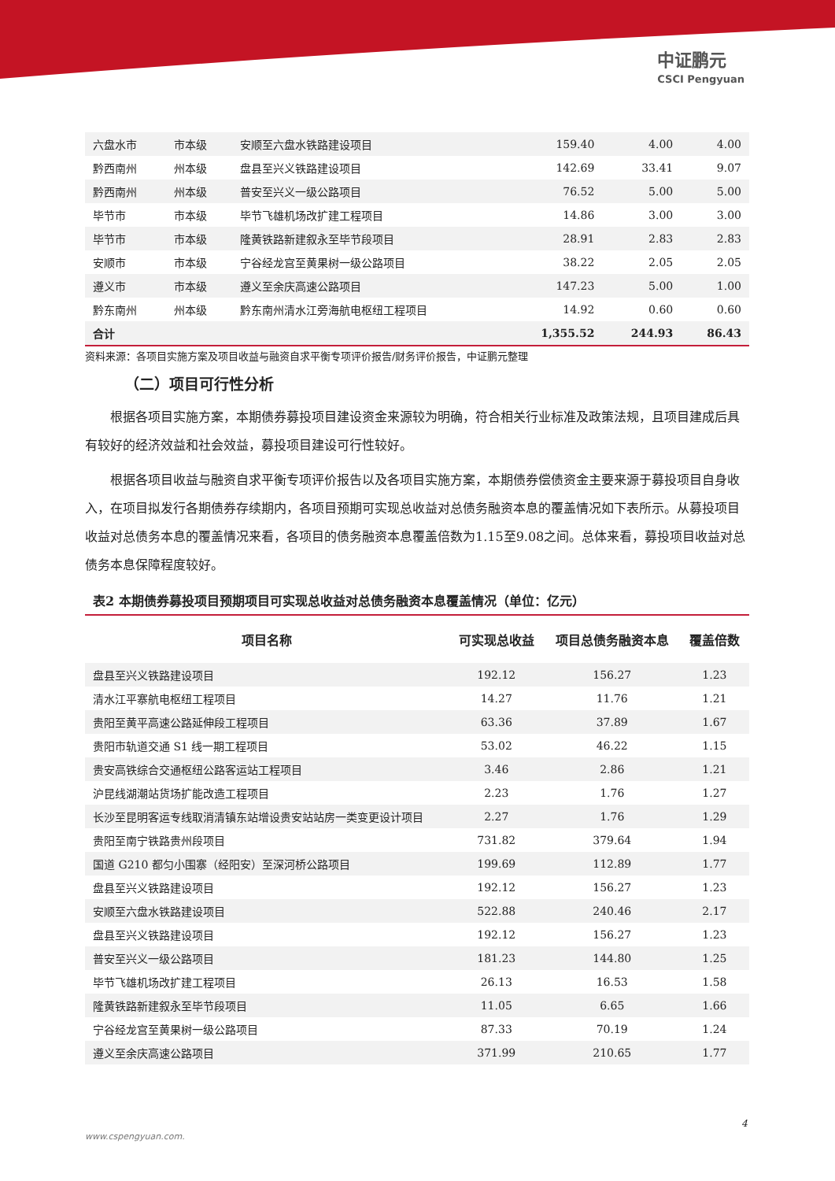中证鹏元
CSCI Pengyuan
| 六盘水市 | 市本级 | 安顺至六盘水铁路建设项目 | 159.40 | 4.00 | 4.00 |
| 黔西南州 | 州本级 | 盘县至兴义铁路建设项目 | 142.69 | 33.41 | 9.07 |
| 黔西南州 | 州本级 | 普安至兴义一级公路项目 | 76.52 | 5.00 | 5.00 |
| 毕节市 | 市本级 | 毕节飞雄机场改扩建工程项目 | 14.86 | 3.00 | 3.00 |
| 毕节市 | 市本级 | 隆黄铁路新建叙永至毕节段项目 | 28.91 | 2.83 | 2.83 |
| 安顺市 | 市本级 | 宁谷经龙宫至黄果树一级公路项目 | 38.22 | 2.05 | 2.05 |
| 遵义市 | 市本级 | 遵义至余庆高速公路项目 | 147.23 | 5.00 | 1.00 |
| 黔东南州 | 州本级 | 黔东南州清水江旁海航电枢纽工程项目 | 14.92 | 0.60 | 0.60 |
| 合计 | | | 1,355.52 | 244.93 | 86.43 |
资料来源：各项目实施方案及项目收益与融资自求平衡专项评价报告/财务评价报告，中证鹏元整理
（二）项目可行性分析
根据各项目实施方案，本期债券募投项目建设资金来源较为明确，符合相关行业标准及政策法规，且项目建成后具有较好的经济效益和社会效益，募投项目建设可行性较好。
根据各项目收益与融资自求平衡专项评价报告以及各项目实施方案，本期债券偿债资金主要来源于募投项目自身收入，在项目拟发行各期债券存续期内，各项目预期可实现总收益对总债务融资本息的覆盖情况如下表所示。从募投项目收益对总债务本息的覆盖情况来看，各项目的债务融资本息覆盖倍数为1.15至9.08之间。总体来看，募投项目收益对总债务本息保障程度较好。
表2 本期债券募投项目预期项目可实现总收益对总债务融资本息覆盖情况（单位：亿元）
| 项目名称 | 可实现总收益 | 项目总债务融资本息 | 覆盖倍数 |
| --- | --- | --- | --- |
| 盘县至兴义铁路建设项目 | 192.12 | 156.27 | 1.23 |
| 清水江平寨航电枢纽工程项目 | 14.27 | 11.76 | 1.21 |
| 贵阳至黄平高速公路延伸段工程项目 | 63.36 | 37.89 | 1.67 |
| 贵阳市轨道交通 S1 线一期工程项目 | 53.02 | 46.22 | 1.15 |
| 贵安高铁综合交通枢纽公路客运站工程项目 | 3.46 | 2.86 | 1.21 |
| 沪昆线湖潮站货场扩能改造工程项目 | 2.23 | 1.76 | 1.27 |
| 长沙至昆明客运专线取消清镇东站增设贵安站站房一类变更设计项目 | 2.27 | 1.76 | 1.29 |
| 贵阳至南宁铁路贵州段项目 | 731.82 | 379.64 | 1.94 |
| 国道 G210 都匀小围寨（经阳安）至深河桥公路项目 | 199.69 | 112.89 | 1.77 |
| 盘县至兴义铁路建设项目 | 192.12 | 156.27 | 1.23 |
| 安顺至六盘水铁路建设项目 | 522.88 | 240.46 | 2.17 |
| 盘县至兴义铁路建设项目 | 192.12 | 156.27 | 1.23 |
| 普安至兴义一级公路项目 | 181.23 | 144.80 | 1.25 |
| 毕节飞雄机场改扩建工程项目 | 26.13 | 16.53 | 1.58 |
| 隆黄铁路新建叙永至毕节段项目 | 11.05 | 6.65 | 1.66 |
| 宁谷经龙宫至黄果树一级公路项目 | 87.33 | 70.19 | 1.24 |
| 遵义至余庆高速公路项目 | 371.99 | 210.65 | 1.77 |
4
www.cspengyuan.com.